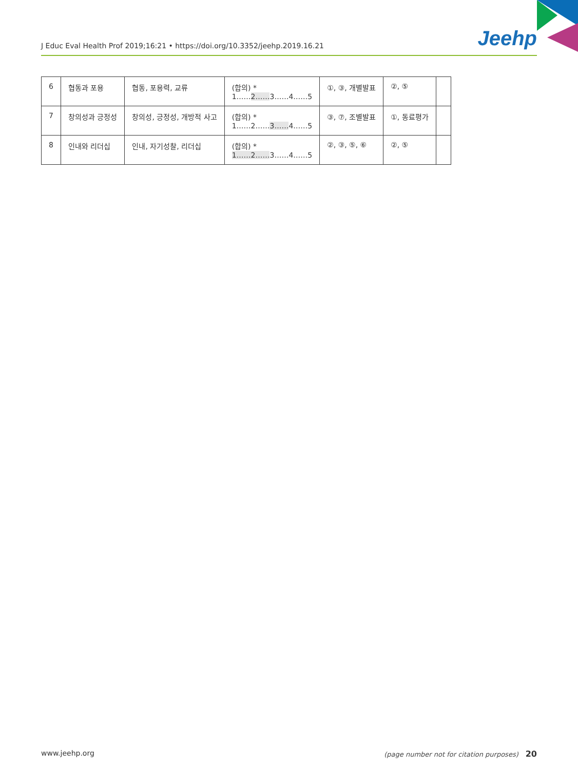J Educ Eval Health Prof 2019;16:21 • https://doi.org/10.3352/jeehp.2019.16.21 Jeehp
| 6 | 협동과 포용 | 협동, 포용력, 교류 | (합의) * 1…… 2…… 3……4……5 | ①, ③, 개별발표 | ②, ⑤ | |
| 7 | 창의성과 긍정성 | 창의성, 긍정성, 개방적 사고 | (합의) * 1……2…… 3…… 4……5 | ③, ⑦, 조별발표 | ①, 동료평가 | |
| 8 | 인내와 리더십 | 인내, 자기성찰, 리더십 | (합의) * 1……2…… 3……4……5 | ②, ③, ⑤, ⑥ | ②, ⑤ | |
www.jeehp.org (page number not for citation purposes) 20